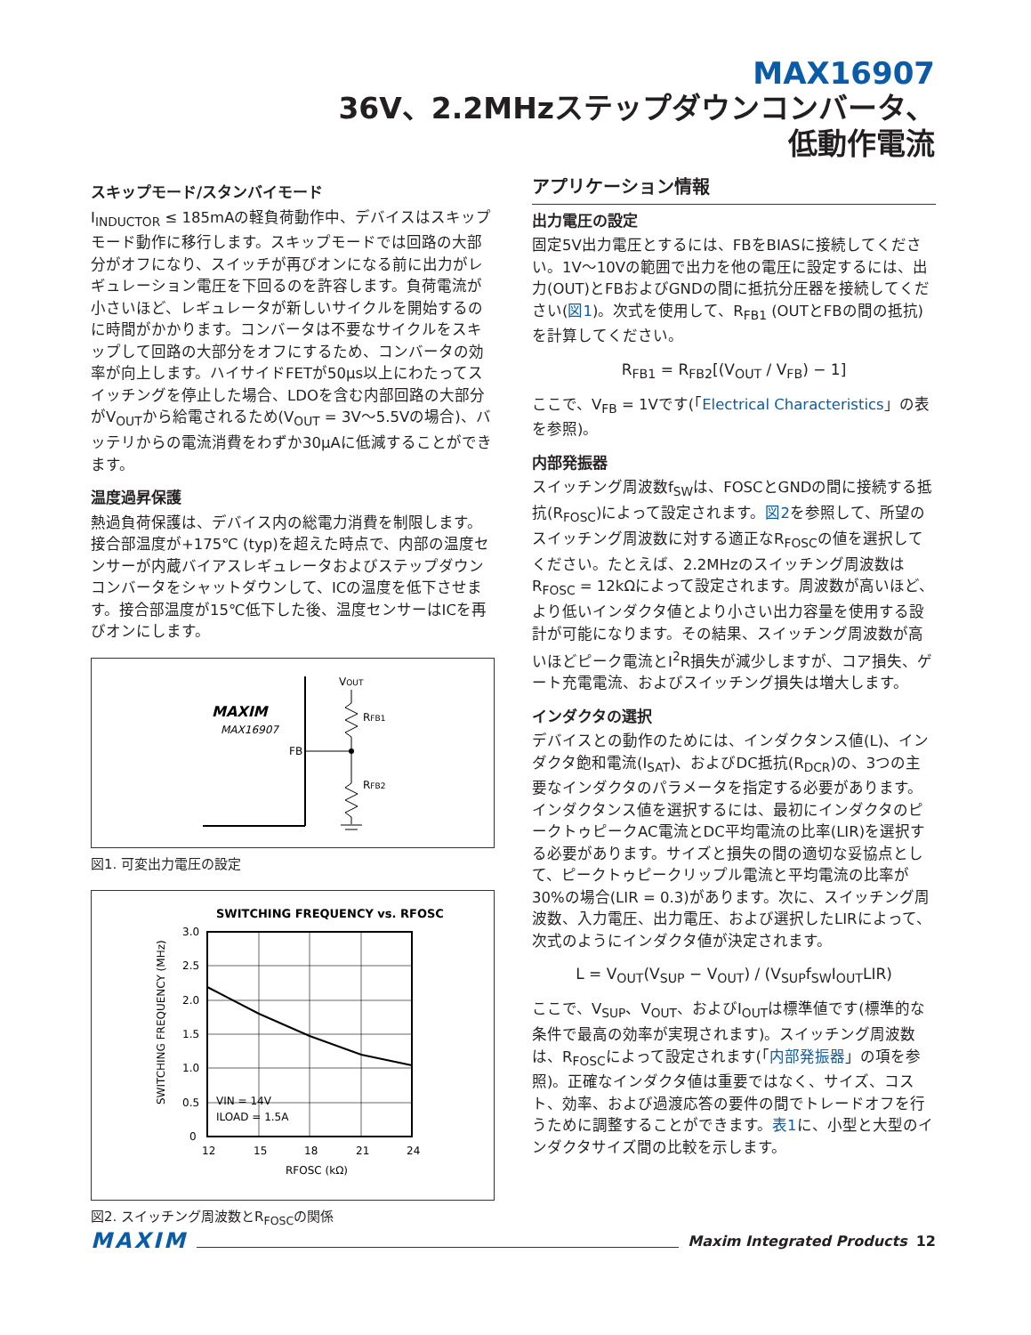MAX16907
36V、2.2MHzステップダウンコンバータ、
低動作電流
スキップモード/スタンバイモード
I<sub>INDUCTOR</sub> ≤ 185mAの軽負荷動作中、デバイスはスキップモード動作に移行します。スキップモードでは回路の大部分がオフになり、スイッチが再びオンになる前に出力がレギュレーション電圧を下回るのを許容します。負荷電流が小さいほど、レギュレータが新しいサイクルを開始するのに時間がかかります。コンバータは不要なサイクルをスキップして回路の大部分をオフにするため、コンバータの効率が向上します。ハイサイドFETが50µs以上にわたってスイッチングを停止した場合、LDOを含む内部回路の大部分がV<sub>OUT</sub>から給電されるため(V<sub>OUT</sub> = 3V～5.5Vの場合)、バッテリからの電流消費をわずか30µAに低減することができます。
温度過昇保護
熱過負荷保護は、デバイス内の総電力消費を制限します。接合部温度が+175℃ (typ)を超えた時点で、内部の温度センサーが内蔵バイアスレギュレータおよびステップダウンコンバータをシャットダウンして、ICの温度を低下させます。接合部温度が15℃低下した後、温度センサーはICを再びオンにします。
MAXIM
MAX16907
FB
VOUT
RFB1
RFB2
図1. 可変出力電圧の設定
SWITCHING FREQUENCY vs. RFOSC
3.0
2.5
2.0
1.5
1.0
0.5
0
12
15
18
21
24
RFOSC (kΩ)
VIN = 14V
ILOAD = 1.5A
SWITCHING FREQUENCY (MHz)
図2. スイッチング周波数とR<sub>FOSC</sub>の関係
アプリケーション情報
出力電圧の設定
固定5V出力電圧とするには、FBをBIASに接続してください。1V～10Vの範囲で出力を他の電圧に設定するには、出力(OUT)とFBおよびGNDの間に抵抗分圧器を接続してください(図1)。次式を使用して、R<sub>FB1</sub> (OUTとFBの間の抵抗)を計算してください。
R<sub>FB1</sub> = R<sub>FB2</sub>[(V<sub>OUT</sub> / V<sub>FB</sub>) − 1]
ここで、V<sub>FB</sub> = 1Vです(「Electrical Characteristics」の表を参照)。
内部発振器
スイッチング周波数f<sub>SW</sub>は、FOSCとGNDの間に接続する抵抗(R<sub>FOSC</sub>)によって設定されます。図2を参照して、所望のスイッチング周波数に対する適正なR<sub>FOSC</sub>の値を選択してください。たとえば、2.2MHzのスイッチング周波数はR<sub>FOSC</sub> = 12kΩによって設定されます。周波数が高いほど、より低いインダクタ値とより小さい出力容量を使用する設計が可能になります。その結果、スイッチング周波数が高いほどピーク電流とI<sup>2</sup>R損失が減少しますが、コア損失、ゲート充電電流、およびスイッチング損失は増大します。
インダクタの選択
デバイスとの動作のためには、インダクタンス値(L)、インダクタ飽和電流(I<sub>SAT</sub>)、およびDC抵抗(R<sub>DCR</sub>)の、3つの主要なインダクタのパラメータを指定する必要があります。インダクタンス値を選択するには、最初にインダクタのピークトゥピークAC電流とDC平均電流の比率(LIR)を選択する必要があります。サイズと損失の間の適切な妥協点として、ピークトゥピークリップル電流と平均電流の比率が30%の場合(LIR = 0.3)があります。次に、スイッチング周波数、入力電圧、出力電圧、および選択したLIRによって、次式のようにインダクタ値が決定されます。
L = V<sub>OUT</sub>(V<sub>SUP</sub> − V<sub>OUT</sub>) / (V<sub>SUP</sub>f<sub>SW</sub>I<sub>OUT</sub>LIR)
ここで、V<sub>SUP</sub>、V<sub>OUT</sub>、およびI<sub>OUT</sub>は標準値です(標準的な条件で最高の効率が実現されます)。スイッチング周波数は、R<sub>FOSC</sub>によって設定されます(「内部発振器」の項を参照)。正確なインダクタ値は重要ではなく、サイズ、コスト、効率、および過渡応答の要件の間でトレードオフを行うために調整することができます。表1に、小型と大型のインダクタサイズ間の比較を示します。
MAXIM Maxim Integrated Products 12